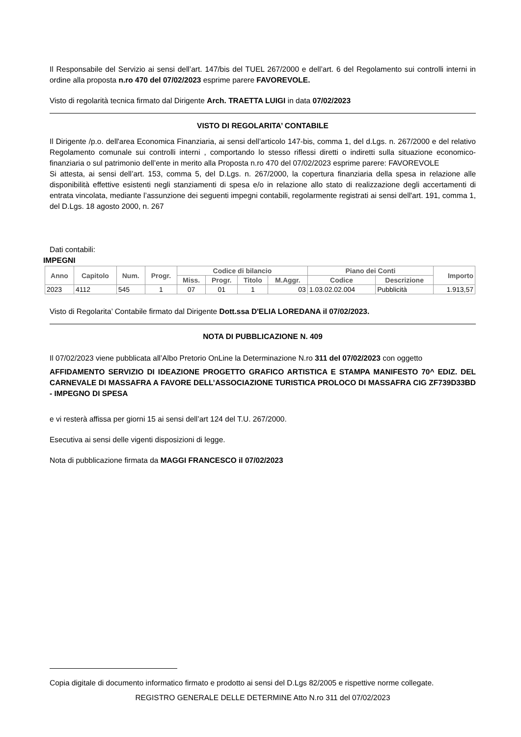Il Responsabile del Servizio ai sensi dell’art. 147/bis del TUEL 267/2000 e dell’art. 6 del Regolamento sui controlli interni in ordine alla proposta n.ro 470 del 07/02/2023 esprime parere FAVOREVOLE.
Visto di regolarità tecnica firmato dal Dirigente Arch. TRAETTA LUIGI in data 07/02/2023
VISTO DI REGOLARITA’ CONTABILE
Il Dirigente /p.o. dell'area Economica Finanziaria, ai sensi dell’articolo 147-bis, comma 1, del d.Lgs. n. 267/2000 e del relativo Regolamento comunale sui controlli interni , comportando lo stesso riflessi diretti o indiretti sulla situazione economico-finanziaria o sul patrimonio dell’ente in merito alla Proposta n.ro 470 del 07/02/2023 esprime parere: FAVOREVOLE
Si attesta, ai sensi dell’art. 153, comma 5, del D.Lgs. n. 267/2000, la copertura finanziaria della spesa in relazione alle disponibilità effettive esistenti negli stanziamenti di spesa e/o in relazione allo stato di realizzazione degli accertamenti di entrata vincolata, mediante l’assunzione dei seguenti impegni contabili, regolarmente registrati ai sensi dell'art. 191, comma 1, del D.Lgs. 18 agosto 2000, n. 267
Dati contabili:
IMPEGNI
| Anno | Capitolo | Num. | Progr. | Codice di bilancio | | | | Piano dei Conti | | Importo |
| --- | --- | --- | --- | --- | --- | --- | --- | --- | --- | --- |
| | | | | Miss. | Progr. | Titolo | M.Aggr. | Codice | Descrizione | |
| 2023 | 4112 | 545 | 1 | 07 | 01 | 1 | 03 | 1.03.02.02.004 | Pubblicità | 1.913,57 |
Visto di Regolarita’ Contabile firmato dal Dirigente Dott.ssa D'ELIA LOREDANA il 07/02/2023.
NOTA DI PUBBLICAZIONE N. 409
Il 07/02/2023 viene pubblicata all’Albo Pretorio OnLine la Determinazione N.ro 311 del 07/02/2023 con oggetto
AFFIDAMENTO SERVIZIO DI IDEAZIONE PROGETTO GRAFICO ARTISTICA E STAMPA MANIFESTO 70^ EDIZ. DEL CARNEVALE DI MASSAFRA A FAVORE DELL’ASSOCIAZIONE TURISTICA PROLOCO DI MASSAFRA CIG ZF739D33BD - IMPEGNO DI SPESA
e vi resterà affissa per giorni 15 ai sensi dell’art 124 del T.U. 267/2000.
Esecutiva ai sensi delle vigenti disposizioni di legge.
Nota di pubblicazione firmata da MAGGI FRANCESCO il 07/02/2023
Copia digitale di documento informatico firmato e prodotto ai sensi del D.Lgs 82/2005 e rispettive norme collegate.
REGISTRO GENERALE DELLE DETERMINE Atto N.ro 311 del 07/02/2023